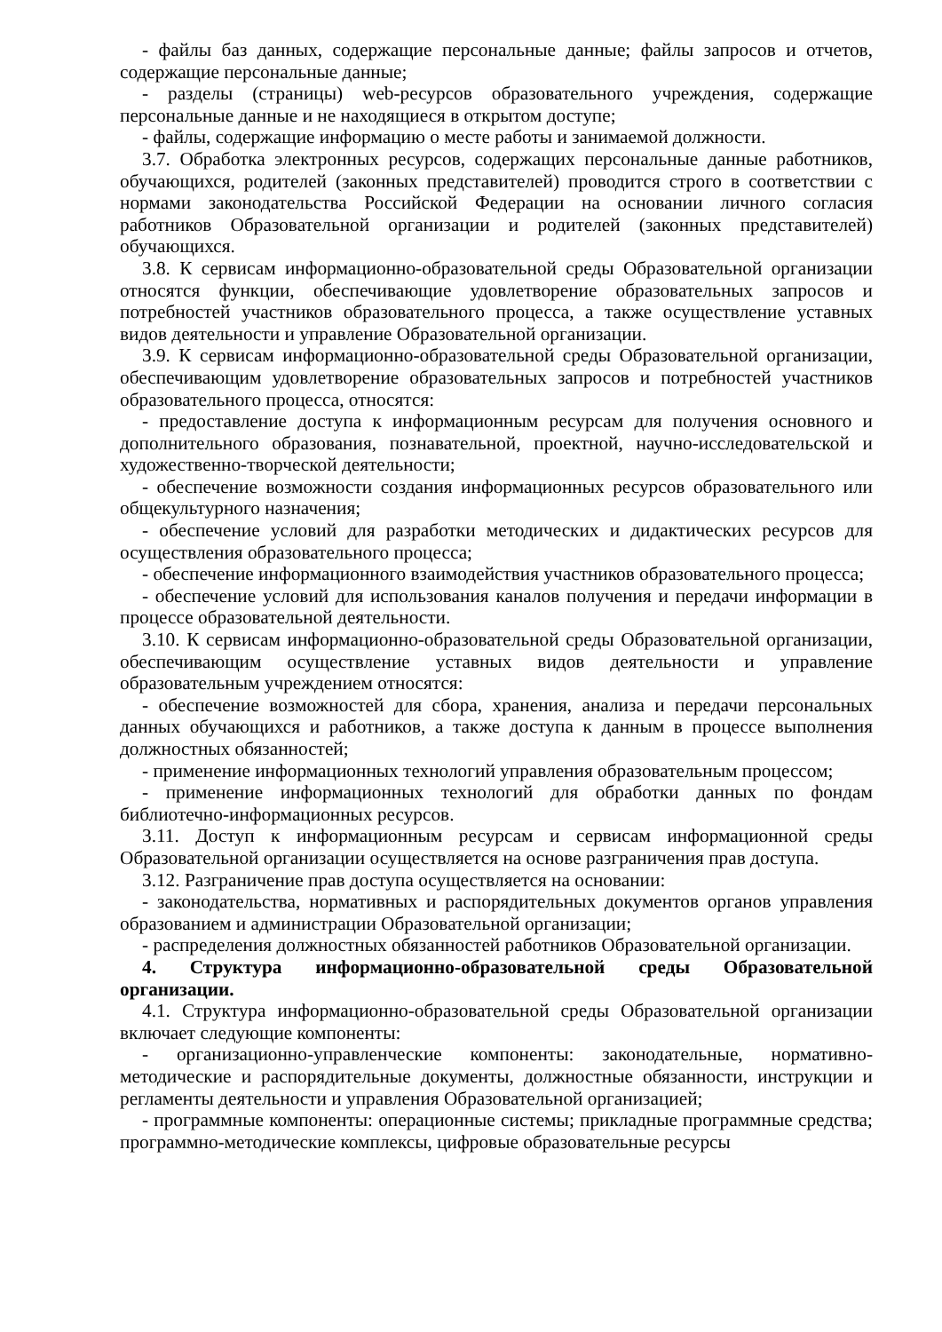- файлы баз данных, содержащие персональные данные; файлы запросов и отчетов, содержащие персональные данные;
- разделы (страницы) web-ресурсов образовательного учреждения, содержащие персональные данные и не находящиеся в открытом доступе;
- файлы, содержащие информацию о месте работы и занимаемой должности.
3.7. Обработка электронных ресурсов, содержащих персональные данные работников, обучающихся, родителей (законных представителей) проводится строго в соответствии с нормами законодательства Российской Федерации на основании личного согласия работников Образовательной организации и родителей (законных представителей) обучающихся.
3.8. К сервисам информационно-образовательной среды Образовательной организации относятся функции, обеспечивающие удовлетворение образовательных запросов и потребностей участников образовательного процесса, а также осуществление уставных видов деятельности и управление Образовательной организации.
3.9. К сервисам информационно-образовательной среды Образовательной организации, обеспечивающим удовлетворение образовательных запросов и потребностей участников образовательного процесса, относятся:
- предоставление доступа к информационным ресурсам для получения основного и дополнительного образования, познавательной, проектной, научно-исследовательской и художественно-творческой деятельности;
- обеспечение возможности создания информационных ресурсов образовательного или общекультурного назначения;
- обеспечение условий для разработки методических и дидактических ресурсов для осуществления образовательного процесса;
- обеспечение информационного взаимодействия участников образовательного процесса;
- обеспечение условий для использования каналов получения и передачи информации в процессе образовательной деятельности.
3.10. К сервисам информационно-образовательной среды Образовательной организации, обеспечивающим осуществление уставных видов деятельности и управление образовательным учреждением относятся:
- обеспечение возможностей для сбора, хранения, анализа и передачи персональных данных обучающихся и работников, а также доступа к данным в процессе выполнения должностных обязанностей;
- применение информационных технологий управления образовательным процессом;
- применение информационных технологий для обработки данных по фондам библиотечно-информационных ресурсов.
3.11. Доступ к информационным ресурсам и сервисам информационной среды Образовательной организации осуществляется на основе разграничения прав доступа.
3.12. Разграничение прав доступа осуществляется на основании:
- законодательства, нормативных и распорядительных документов органов управления образованием и администрации Образовательной организации;
- распределения должностных обязанностей работников Образовательной организации.
4. Структура информационно-образовательной среды Образовательной организации.
4.1. Структура информационно-образовательной среды Образовательной организации включает следующие компоненты:
- организационно-управленческие компоненты: законодательные, нормативно-методические и распорядительные документы, должностные обязанности, инструкции и регламенты деятельности и управления Образовательной организацией;
- программные компоненты: операционные системы; прикладные программные средства; программно-методические комплексы, цифровые образовательные ресурсы